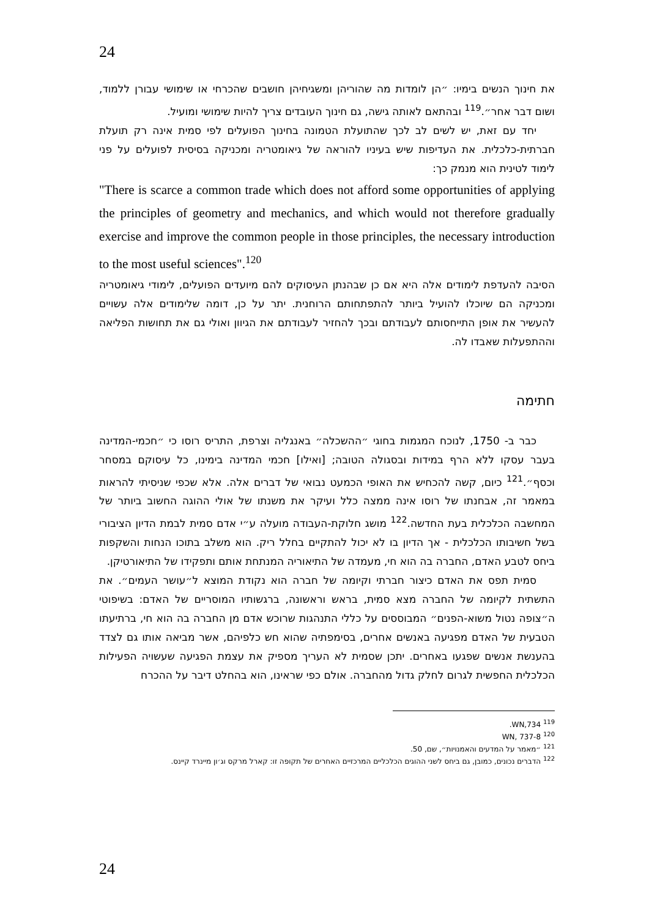24
את חינוך הנשים בימיו: ״הן לומדות מה שהוריהן ומשגיחיהן חושבים שהכרחי או שימושי עבורן ללמוד, ושום דבר אחר״.<sup>119</sup> ובהתאם לאותה גישה, גם חינוך העובדים צריך להיות שימושי ומועיל.
יחד עם זאת, יש לשים לב לכך שהתועלת הטמונה בחינוך הפועלים לפי סמית אינה רק תועלת חברתית-כלכלית. את העדיפות שיש בעיניו להוראה של גיאומטריה ומכניקה בסיסית לפועלים על פני לימוד לטינית הוא מנמק כך:
"There is scarce a common trade which does not afford some opportunities of applying the principles of geometry and mechanics, and which would not therefore gradually exercise and improve the common people in those principles, the necessary introduction to the most useful sciences".<sup>120</sup>
הסיבה להעדפת לימודים אלה היא אם כן שבהנתן העיסוקים להם מיועדים הפועלים, לימודי גיאומטריה ומכניקה הם שיוכלו להועיל ביותר להתפתחותם הרוחנית. יתר על כן, דומה שלימודים אלה עשויים להעשיר את אופן התייחסותם לעבודתם ובכך להחזיר לעבודתם את הגיוון ואולי גם את תחושות הפליאה וההתפעלות שאבדו לה.
חתימה
כבר ב- 1750, לנוכח המגמות בחוגי ״ההשכלה״ באנגליה וצרפת, התריס רוסו כי ״חכמי-המדינה בעבר עסקו ללא הרף במידות ובסגולה הטובה; [ואילו] חכמי המדינה בימינו, כל עיסוקם במסחר וכסף״.<sup>121</sup> כיום, קשה להכחיש את האופי הכמעט נבואי של דברים אלה. אלא שכפי שניסיתי להראות במאמר זה, אבחנתו של רוסו אינה ממצה כלל ועיקר את משנתו של אולי ההוגה החשוב ביותר של המחשבה הכלכלית בעת החדשה.<sup>122</sup> מושג חלוקת-העבודה מועלה ע״י אדם סמית לבמת הדיון הציבורי בשל חשיבותו הכלכלית - אך הדיון בו לא יכול להתקיים בחלל ריק. הוא משלב בתוכו הנחות והשקפות ביחס לטבע האדם, החברה בה הוא חי, מעמדה של התיאוריה המנתחת אותם ותפקידו של התיאורטיקן.
סמית תפס את האדם כיצור חברתי וקיומה של חברה הוא נקודת המוצא ל״עושר העמים״. את התשתית לקיומה של החברה מצא סמית, בראש וראשונה, ברגשותיו המוסריים של האדם: בשיפוטי ה״צופה נטול משוא-הפנים״ המבוססים על כללי התנהגות שרוכש אדם מן החברה בה הוא חי, ברתיעתו הטבעית של האדם מפגיעה באנשים אחרים, בסימפתיה שהוא חש כלפיהם, אשר מביאה אותו גם לצדד בהענשת אנשים שפגעו באחרים. יתכן שסמית לא העריך מספיק את עצמת הפגיעה שעשויה הפעילות הכלכלית החפשית לגרום לחלק גדול מהחברה. אולם כפי שראינו, הוא בהחלט דיבר על ההכרח
<sup>119</sup> WN,734.
<sup>120</sup> WN, 737-8
<sup>121</sup> ״מאמר על המדעים והאמנויות״, שם, 50.
<sup>122</sup> הדברים נכונים, כמובן, גם ביחס לשני ההוגים הכלכליים המרכזיים האחרים של תקופה זו: קארל מרקס וג׳ון מיינרד קיינס.
24